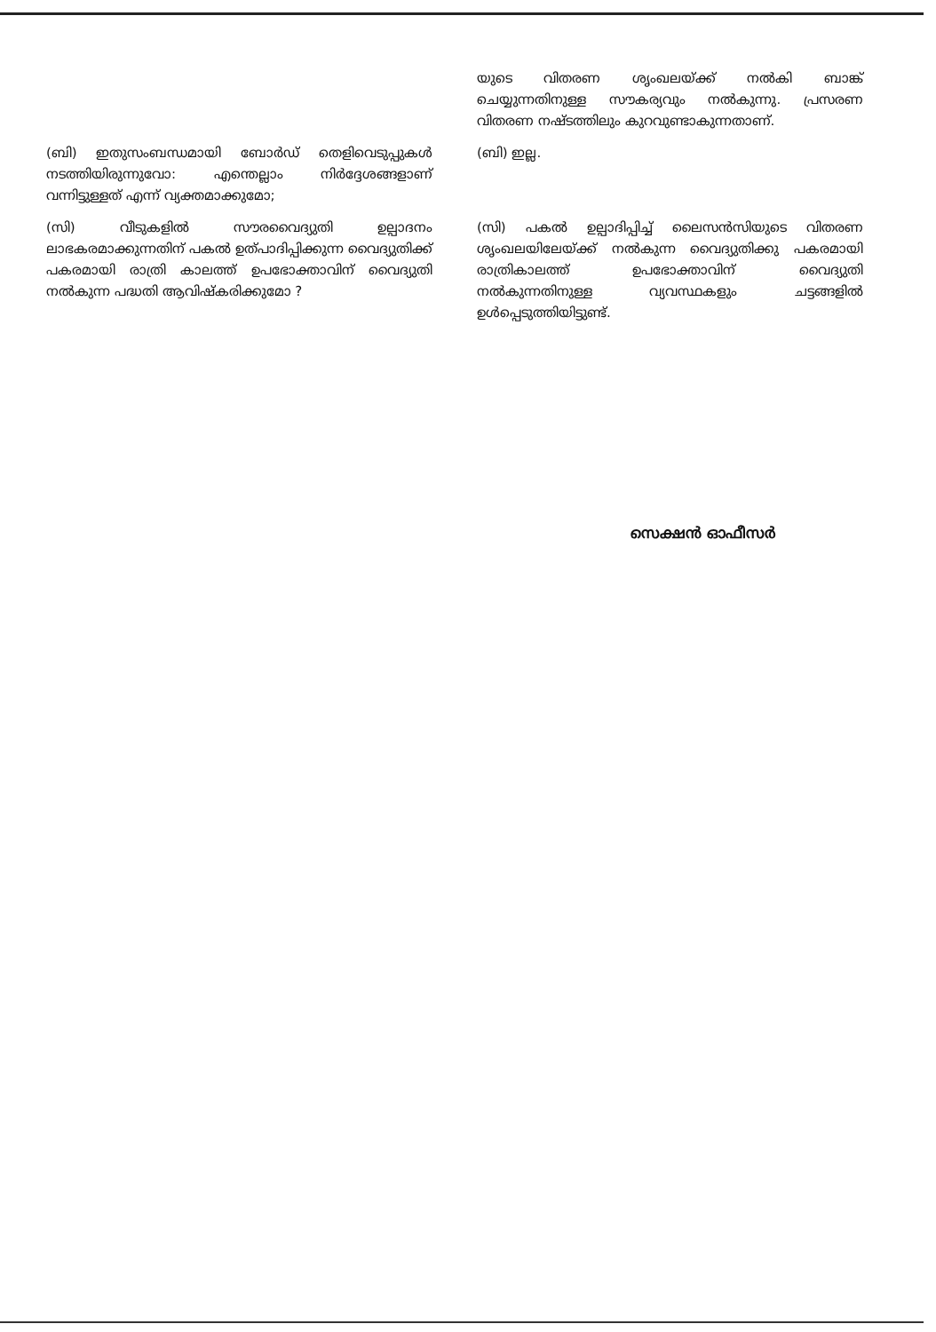| | യുടെ വിതരണ ശൃംഖലയ്ക്ക് നൽകി ബാങ്ക് ചെയ്യുന്നതിനുള്ള സൗകര്യവും നൽകുന്നു. പ്രസരണ വിതരണ നഷ്ടത്തിലും കുറവുണ്ടാകുന്നതാണ്. |
| (ബി) ഇതുസംബന്ധമായി ബോർഡ് തെളിവെടുപ്പുകൾ നടത്തിയിരുന്നുവോ: എന്തെല്ലാം നിർദ്ദേശങ്ങളാണ് വന്നിട്ടുള്ളത് എന്ന് വ്യക്തമാക്കുമോ; | (ബി) ഇല്ല. |
| (സി) വീടുകളിൽ സൗരവൈദ്യുതി ഉല്പാദനം ലാഭകരമാക്കുന്നതിന് പകൽ ഉത്പാദിപ്പിക്കുന്ന വൈദ്യുതിക്ക് പകരമായി രാത്രി കാലത്ത് ഉപഭോക്താവിന് വൈദ്യുതി നൽകുന്ന പദ്ധതി ആവിഷ്കരിക്കുമോ ? | (സി) പകൽ ഉല്പാദിപ്പിച്ച് ലൈസൻസിയുടെ വിതരണ ശൃംഖലയിലേയ്ക്ക് നൽകുന്ന വൈദ്യുതിക്കു പകരമായി രാത്രികാലത്ത് ഉപഭോക്താവിന് വൈദ്യുതി നൽകുന്നതിനുള്ള വ്യവസ്ഥകളും ചട്ടങ്ങളിൽ ഉൾപ്പെടുത്തിയിട്ടുണ്ട്. |
സെക്ഷൻ ഓഫീസർ